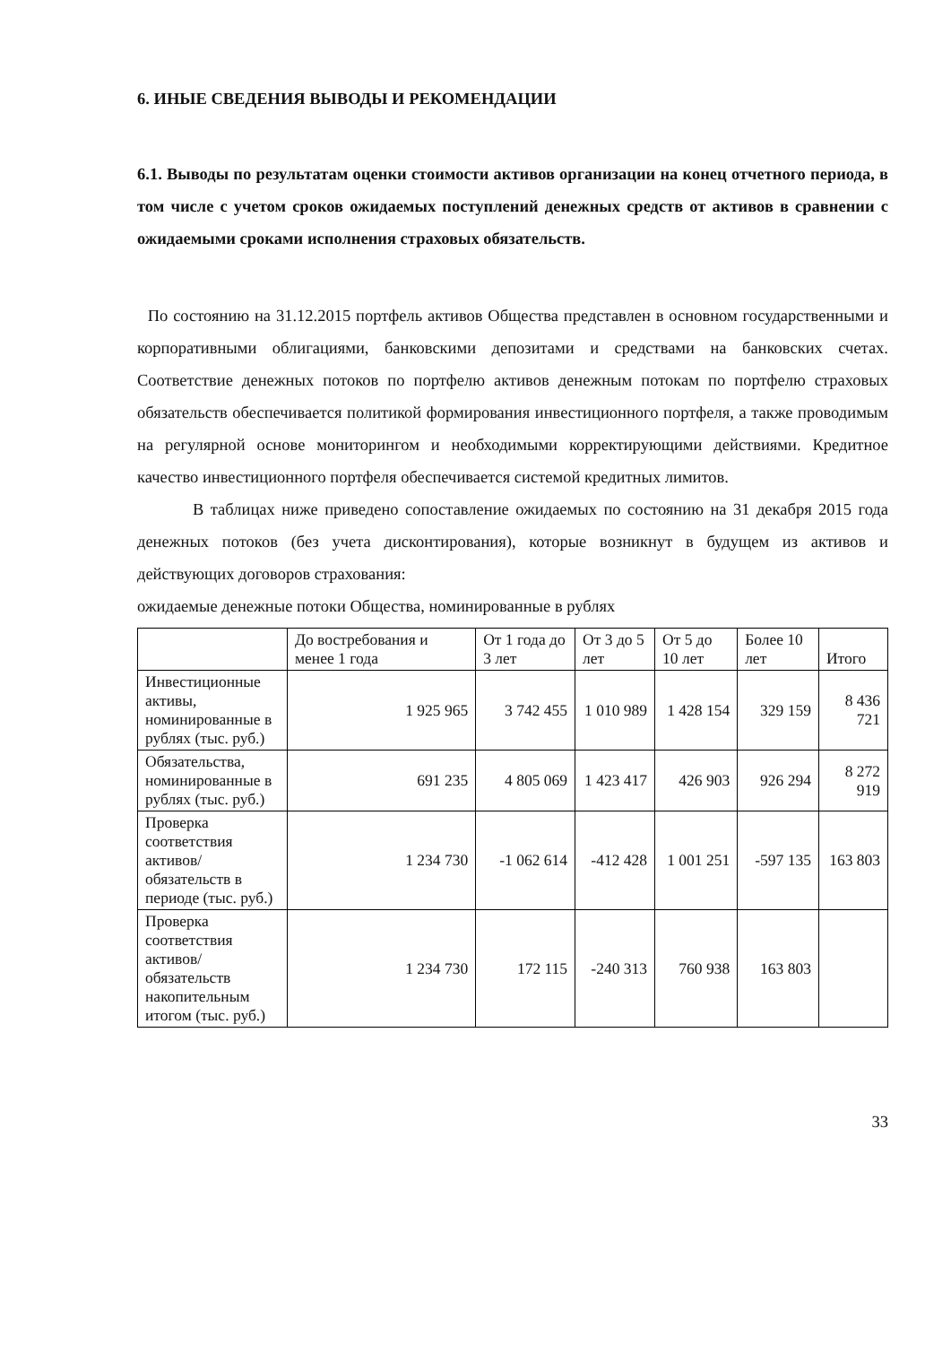6. ИНЫЕ СВЕДЕНИЯ ВЫВОДЫ И РЕКОМЕНДАЦИИ
6.1. Выводы по результатам оценки стоимости активов организации на конец отчетного периода, в том числе с учетом сроков ожидаемых поступлений денежных средств от активов в сравнении с ожидаемыми сроками исполнения страховых обязательств.
По состоянию на 31.12.2015 портфель активов Общества представлен в основном государственными и корпоративными облигациями, банковскими депозитами и средствами на банковских счетах. Соответствие денежных потоков по портфелю активов денежным потокам по портфелю страховых обязательств обеспечивается политикой формирования инвестиционного портфеля, а также проводимым на регулярной основе мониторингом и необходимыми корректирующими действиями. Кредитное качество инвестиционного портфеля обеспечивается системой кредитных лимитов.
В таблицах ниже приведено сопоставление ожидаемых по состоянию на 31 декабря 2015 года денежных потоков (без учета дисконтирования), которые возникнут в будущем из активов и действующих договоров страхования:
ожидаемые денежные потоки Общества, номинированные в рублях
| | До востребования и менее 1 года | От 1 года до 3 лет | От 3 до 5 лет | От 5 до 10 лет | Более 10 лет | Итого |
| --- | --- | --- | --- | --- | --- | --- |
| Инвестиционные активы, номинированные в рублях (тыс. руб.) | 1 925 965 | 3 742 455 | 1 010 989 | 1 428 154 | 329 159 | 8 436 721 |
| Обязательства, номинированные в рублях (тыс. руб.) | 691 235 | 4 805 069 | 1 423 417 | 426 903 | 926 294 | 8 272 919 |
| Проверка соответствия активов/ обязательств в периоде (тыс. руб.) | 1 234 730 | -1 062 614 | -412 428 | 1 001 251 | -597 135 | 163 803 |
| Проверка соответствия активов/ обязательств накопительным итогом (тыс. руб.) | 1 234 730 | 172 115 | -240 313 | 760 938 | 163 803 | |
33